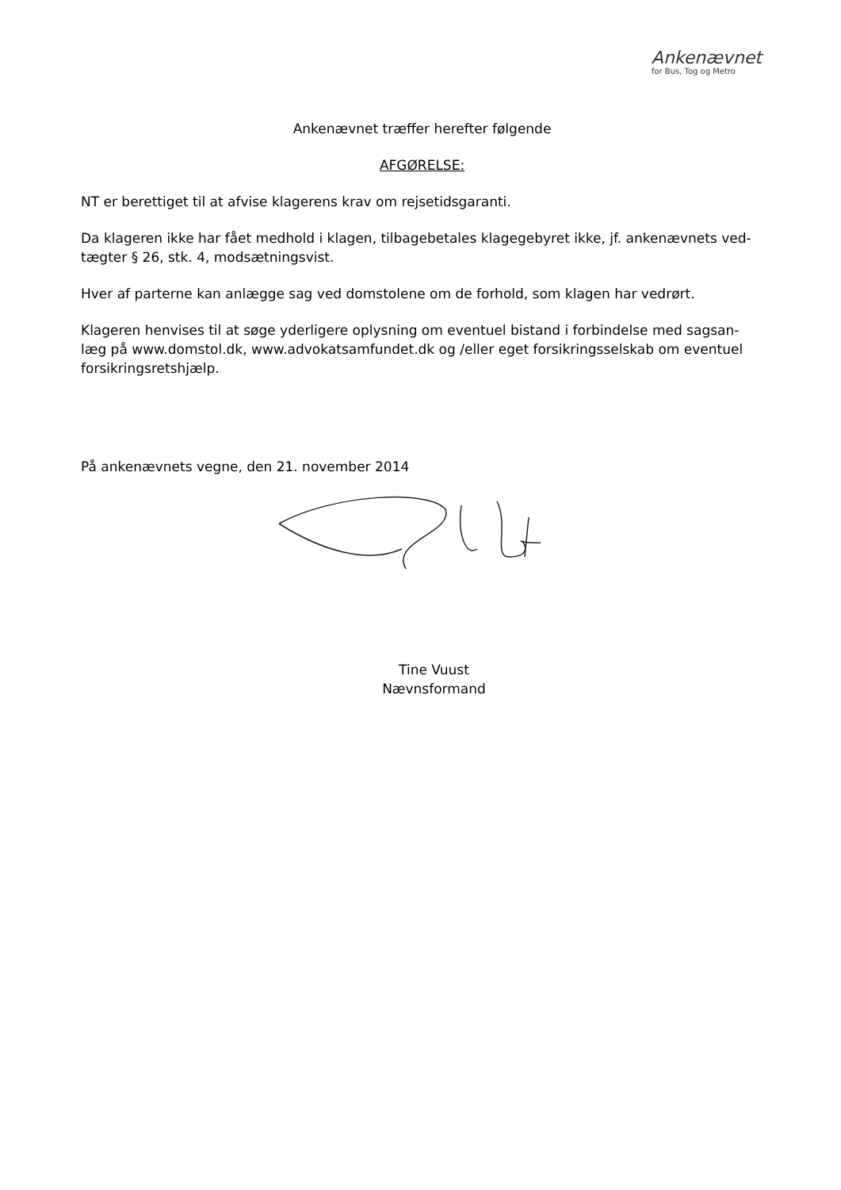Ankenævnet
for Bus, Tog og Metro
Ankenævnet træffer herefter følgende
AFGØRELSE:
NT er berettiget til at afvise klagerens krav om rejsetidsgaranti.
Da klageren ikke har fået medhold i klagen, tilbagebetales klagegebyret ikke, jf. ankenævnets ved-tægter § 26, stk. 4, modsætningsvist.
Hver af parterne kan anlægge sag ved domstolene om de forhold, som klagen har vedrørt.
Klageren henvises til at søge yderligere oplysning om eventuel bistand i forbindelse med sagsan-læg på www.domstol.dk, www.advokatsamfundet.dk og /eller eget forsikringsselskab om eventuel forsikringsretshjælp.
På ankenævnets vegne, den 21. november 2014
Tine Vuust
Nævnsformand